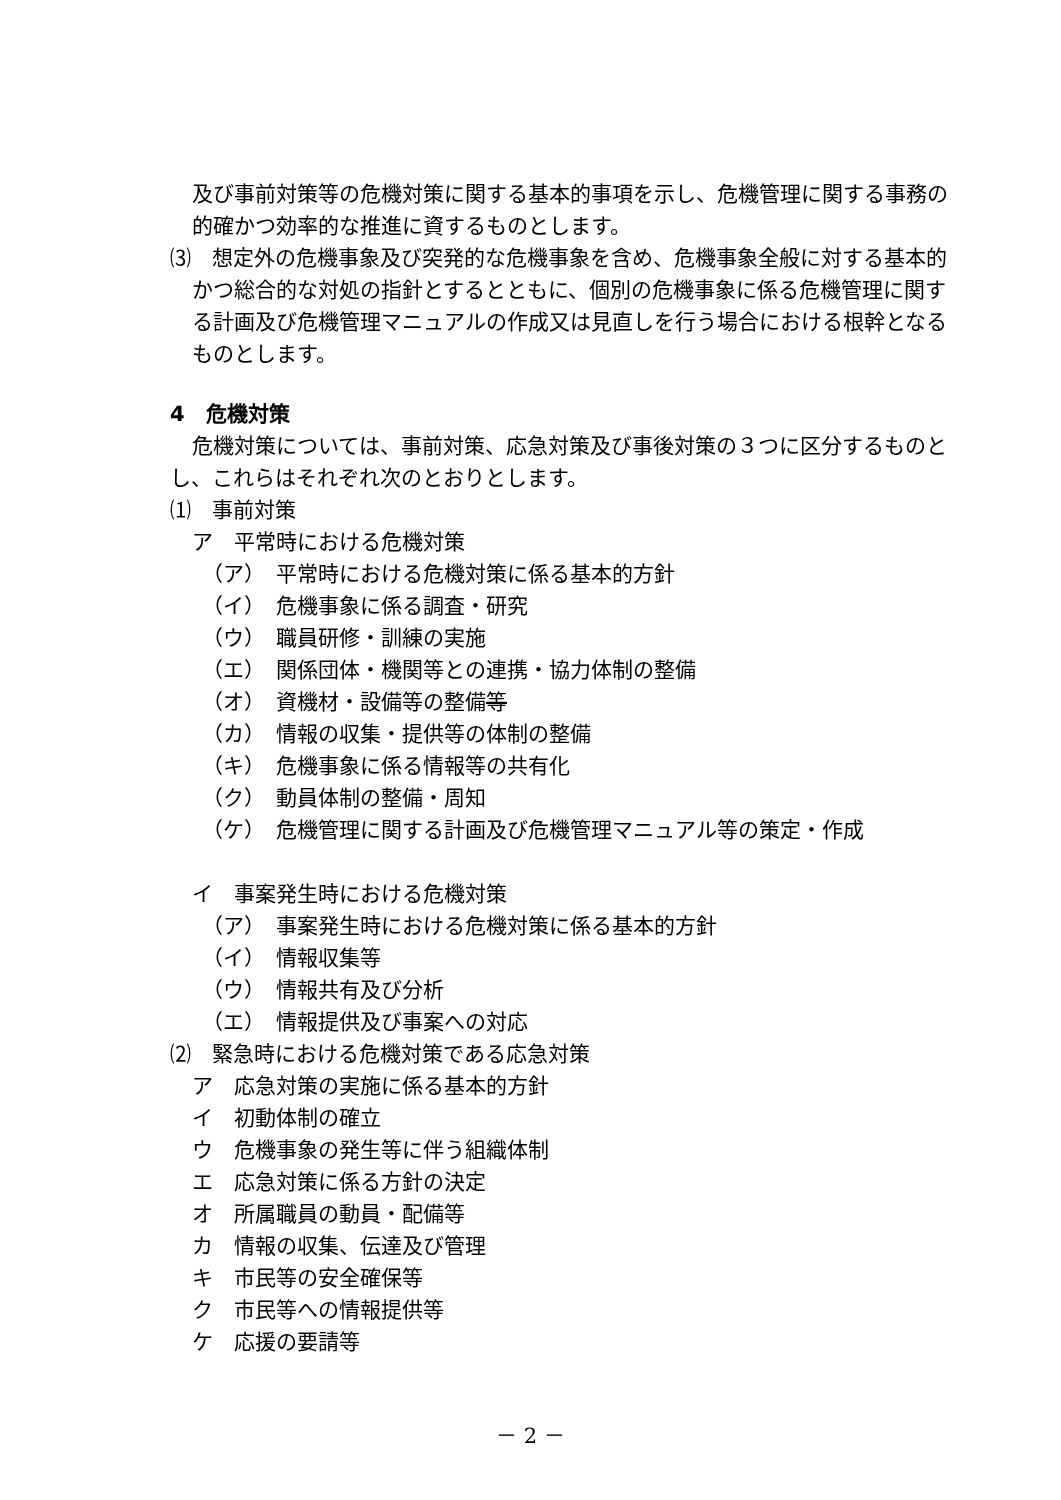及び事前対策等の危機対策に関する基本的事項を示し、危機管理に関する事務の的確かつ効率的な推進に資するものとします。
⑶　想定外の危機事象及び突発的な危機事象を含め、危機事象全般に対する基本的かつ総合的な対処の指針とするとともに、個別の危機事象に係る危機管理に関する計画及び危機管理マニュアルの作成又は見直しを行う場合における根幹となるものとします。
4　危機対策
危機対策については、事前対策、応急対策及び事後対策の３つに区分するものとし、これらはそれぞれ次のとおりとします。
⑴　事前対策
ア　平常時における危機対策
（ア）　平常時における危機対策に係る基本的方針
（イ）　危機事象に係る調査・研究
（ウ）　職員研修・訓練の実施
（エ）　関係団体・機関等との連携・協力体制の整備
（オ）　資機材・設備等の整備等
（カ）　情報の収集・提供等の体制の整備
（キ）　危機事象に係る情報等の共有化
（ク）　動員体制の整備・周知
（ケ）　危機管理に関する計画及び危機管理マニュアル等の策定・作成
イ　事案発生時における危機対策
（ア）　事案発生時における危機対策に係る基本的方針
（イ）　情報収集等
（ウ）　情報共有及び分析
（エ）　情報提供及び事案への対応
⑵　緊急時における危機対策である応急対策
ア　応急対策の実施に係る基本的方針
イ　初動体制の確立
ウ　危機事象の発生等に伴う組織体制
エ　応急対策に係る方針の決定
オ　所属職員の動員・配備等
カ　情報の収集、伝達及び管理
キ　市民等の安全確保等
ク　市民等への情報提供等
ケ　応援の要請等
－ 2 －